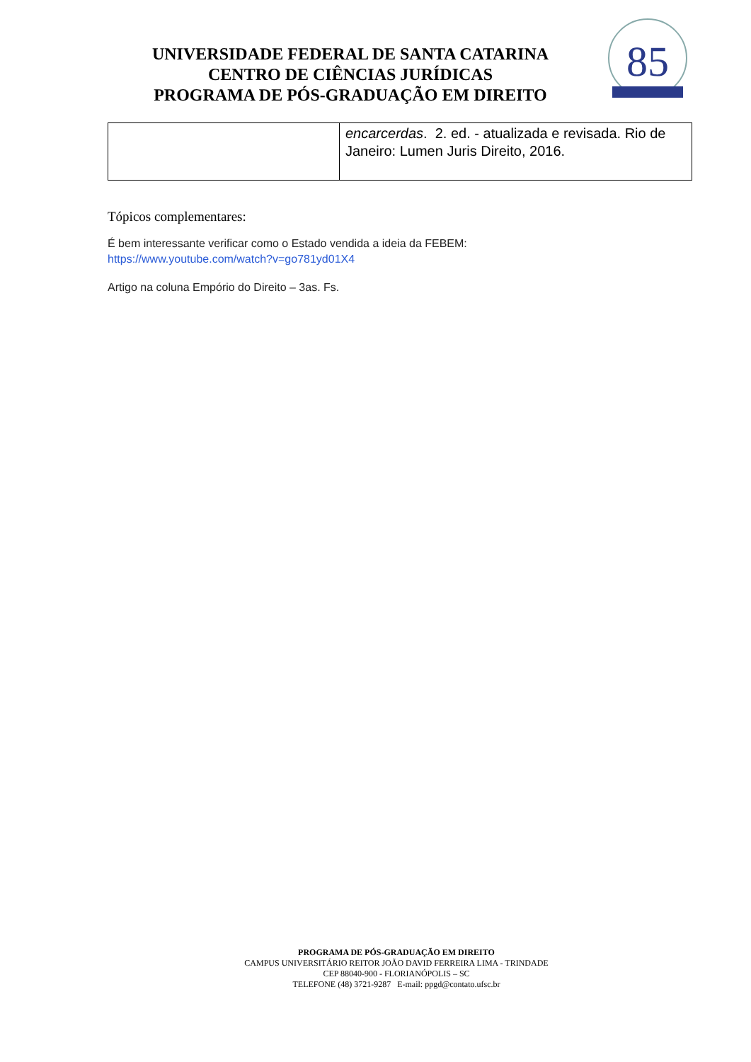UNIVERSIDADE FEDERAL DE SANTA CATARINA
CENTRO DE CIÊNCIAS JURÍDICAS
PROGRAMA DE PÓS-GRADUAÇÃO EM DIREITO
85
| | encarcerdas . 2. ed. - atualizada e revisada. Rio de Janeiro: Lumen Juris Direito, 2016. |
Tópicos complementares:
É bem interessante verificar como o Estado vendida a ideia da FEBEM:
https://www.youtube.com/watch?v=go781yd01X4
Artigo na coluna Empório do Direito – 3as. Fs.
PROGRAMA DE PÓS-GRADUAÇÃO EM DIREITO
CAMPUS UNIVERSITÁRIO REITOR JOÃO DAVID FERREIRA LIMA - TRINDADE
CEP 88040-900 - FLORIANÓPOLIS – SC
TELEFONE (48) 3721-9287 E-mail: ppgd@contato.ufsc.br